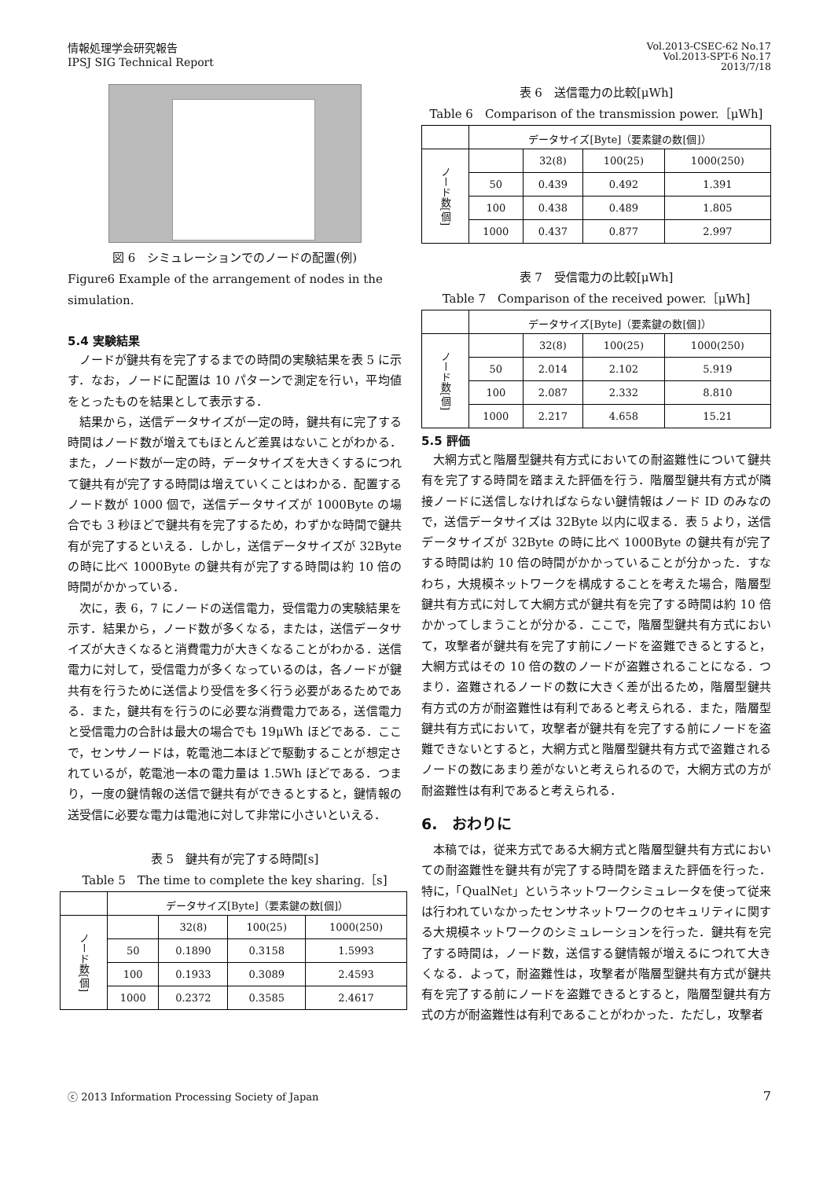情報処理学会研究報告
IPSJ SIG Technical Report
Vol.2013-CSEC-62 No.17
Vol.2013-SPT-6 No.17
2013/7/18
図 6　シミュレーションでのノードの配置(例)
Figure6 Example of the arrangement of nodes in the simulation.
5.4 実験結果
ノードが鍵共有を完了するまでの時間の実験結果を表 5 に示す．なお，ノードに配置は 10 パターンで測定を行い，平均値をとったものを結果として表示する．
結果から，送信データサイズが一定の時，鍵共有に完了する時間はノード数が増えてもほとんど差異はないことがわかる．また，ノード数が一定の時，データサイズを大きくするにつれて鍵共有が完了する時間は増えていくことはわかる．配置するノード数が 1000 個で，送信データサイズが 1000Byte の場合でも 3 秒ほどで鍵共有を完了するため，わずかな時間で鍵共有が完了するといえる．しかし，送信データサイズが 32Byte の時に比べ 1000Byte の鍵共有が完了する時間は約 10 倍の時間がかかっている．
次に，表 6，7 にノードの送信電力，受信電力の実験結果を示す．結果から，ノード数が多くなる，または，送信データサイズが大きくなると消費電力が大きくなることがわかる．送信電力に対して，受信電力が多くなっているのは，各ノードが鍵共有を行うために送信より受信を多く行う必要があるためである．また，鍵共有を行うのに必要な消費電力である，送信電力と受信電力の合計は最大の場合でも 19μWh ほどである．ここで，センサノードは，乾電池二本ほどで駆動することが想定されているが，乾電池一本の電力量は 1.5Wh ほどである．つまり，一度の鍵情報の送信で鍵共有ができるとすると，鍵情報の送受信に必要な電力は電池に対して非常に小さいといえる．
表 5　鍵共有が完了する時間[s]
Table 5　The time to complete the key sharing.［s]
| | データサイズ[Byte]（要素鍵の数[個]） | | | |
| ノード数[個] | | 32(8) | 100(25) | 1000(250) |
| | 50 | 0.1890 | 0.3158 | 1.5993 |
| | 100 | 0.1933 | 0.3089 | 2.4593 |
| | 1000 | 0.2372 | 0.3585 | 2.4617 |
表 6　送信電力の比較[μWh]
Table 6　Comparison of the transmission power.［μWh]
| | データサイズ[Byte]（要素鍵の数[個]） | | | |
| ノード数[個] | | 32(8) | 100(25) | 1000(250) |
| | 50 | 0.439 | 0.492 | 1.391 |
| | 100 | 0.438 | 0.489 | 1.805 |
| | 1000 | 0.437 | 0.877 | 2.997 |
表 7　受信電力の比較[μWh]
Table 7　Comparison of the received power.［μWh]
| | データサイズ[Byte]（要素鍵の数[個]） | | | |
| ノード数[個] | | 32(8) | 100(25) | 1000(250) |
| | 50 | 2.014 | 2.102 | 5.919 |
| | 100 | 2.087 | 2.332 | 8.810 |
| | 1000 | 2.217 | 4.658 | 15.21 |
5.5 評価
大網方式と階層型鍵共有方式においての耐盗難性について鍵共有を完了する時間を踏まえた評価を行う．階層型鍵共有方式が隣接ノードに送信しなければならない鍵情報はノード ID のみなので，送信データサイズは 32Byte 以内に収まる．表 5 より，送信データサイズが 32Byte の時に比べ 1000Byte の鍵共有が完了する時間は約 10 倍の時間がかかっていることが分かった．すなわち，大規模ネットワークを構成することを考えた場合，階層型鍵共有方式に対して大網方式が鍵共有を完了する時間は約 10 倍かかってしまうことが分かる．ここで，階層型鍵共有方式において，攻撃者が鍵共有を完了す前にノードを盗難できるとすると，大網方式はその 10 倍の数のノードが盗難されることになる．つまり．盗難されるノードの数に大きく差が出るため，階層型鍵共有方式の方が耐盗難性は有利であると考えられる．また，階層型鍵共有方式において，攻撃者が鍵共有を完了する前にノードを盗難できないとすると，大網方式と階層型鍵共有方式で盗難されるノードの数にあまり差がないと考えられるので，大網方式の方が耐盗難性は有利であると考えられる．
6.　おわりに
本稿では，従来方式である大網方式と階層型鍵共有方式においての耐盗難性を鍵共有が完了する時間を踏まえた評価を行った．特に，「QualNet」というネットワークシミュレータを使って従来は行われていなかったセンサネットワークのセキュリティに関する大規模ネットワークのシミュレーションを行った．鍵共有を完了する時間は，ノード数，送信する鍵情報が増えるにつれて大きくなる．よって，耐盗難性は，攻撃者が階層型鍵共有方式が鍵共有を完了する前にノードを盗難できるとすると，階層型鍵共有方式の方が耐盗難性は有利であることがわかった．ただし，攻撃者
ⓒ 2013 Information Processing Society of Japan
7